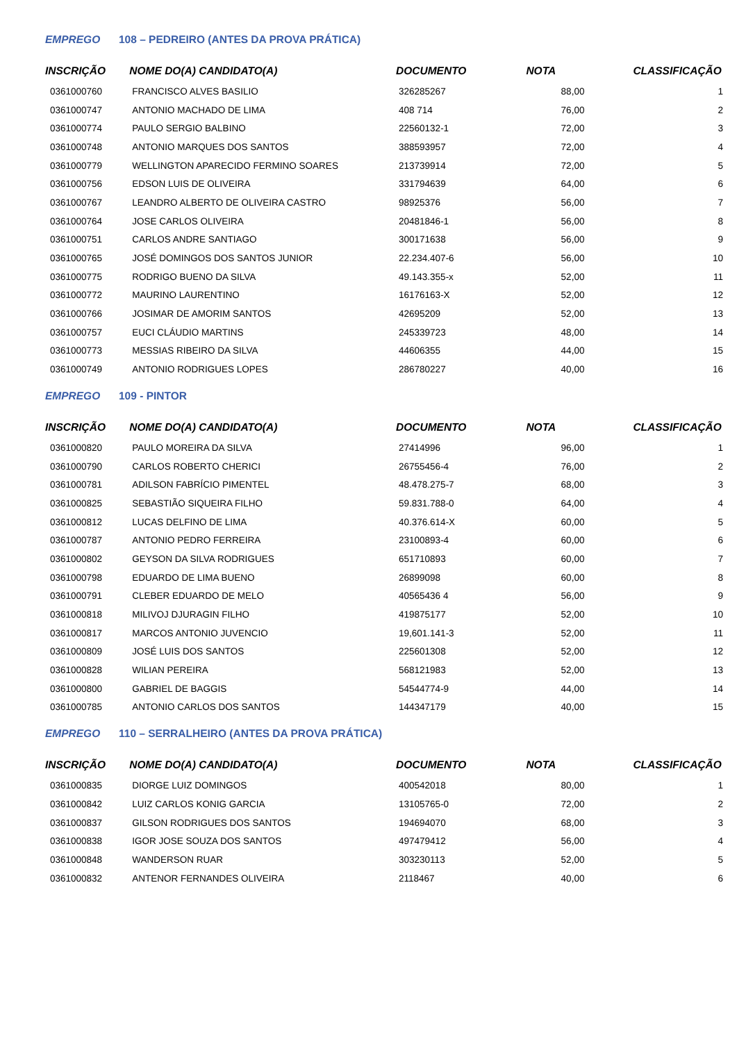EMPREGO 108 – PEDREIRO (ANTES DA PROVA PRÁTICA)
| INSCRIÇÃO | NOME DO(A) CANDIDATO(A) | DOCUMENTO | NOTA | CLASSIFICAÇÃO |
| --- | --- | --- | --- | --- |
| 0361000760 | FRANCISCO ALVES BASILIO | 326285267 | 88,00 | 1 |
| 0361000747 | ANTONIO MACHADO DE LIMA | 408 714 | 76,00 | 2 |
| 0361000774 | PAULO SERGIO BALBINO | 22560132-1 | 72,00 | 3 |
| 0361000748 | ANTONIO MARQUES DOS SANTOS | 388593957 | 72,00 | 4 |
| 0361000779 | WELLINGTON APARECIDO FERMINO SOARES | 213739914 | 72,00 | 5 |
| 0361000756 | EDSON LUIS DE OLIVEIRA | 331794639 | 64,00 | 6 |
| 0361000767 | LEANDRO ALBERTO DE OLIVEIRA CASTRO | 98925376 | 56,00 | 7 |
| 0361000764 | JOSE CARLOS OLIVEIRA | 20481846-1 | 56,00 | 8 |
| 0361000751 | CARLOS ANDRE SANTIAGO | 300171638 | 56,00 | 9 |
| 0361000765 | JOSÉ DOMINGOS DOS SANTOS JUNIOR | 22.234.407-6 | 56,00 | 10 |
| 0361000775 | RODRIGO BUENO DA SILVA | 49.143.355-x | 52,00 | 11 |
| 0361000772 | MAURINO LAURENTINO | 16176163-X | 52,00 | 12 |
| 0361000766 | JOSIMAR DE AMORIM SANTOS | 42695209 | 52,00 | 13 |
| 0361000757 | EUCI CLÁUDIO MARTINS | 245339723 | 48,00 | 14 |
| 0361000773 | MESSIAS RIBEIRO DA SILVA | 44606355 | 44,00 | 15 |
| 0361000749 | ANTONIO RODRIGUES LOPES | 286780227 | 40,00 | 16 |
EMPREGO 109 - PINTOR
| INSCRIÇÃO | NOME DO(A) CANDIDATO(A) | DOCUMENTO | NOTA | CLASSIFICAÇÃO |
| --- | --- | --- | --- | --- |
| 0361000820 | PAULO MOREIRA DA SILVA | 27414996 | 96,00 | 1 |
| 0361000790 | CARLOS ROBERTO CHERICI | 26755456-4 | 76,00 | 2 |
| 0361000781 | ADILSON FABRÍCIO PIMENTEL | 48.478.275-7 | 68,00 | 3 |
| 0361000825 | SEBASTIÃO SIQUEIRA FILHO | 59.831.788-0 | 64,00 | 4 |
| 0361000812 | LUCAS DELFINO DE LIMA | 40.376.614-X | 60,00 | 5 |
| 0361000787 | ANTONIO PEDRO FERREIRA | 23100893-4 | 60,00 | 6 |
| 0361000802 | GEYSON DA SILVA RODRIGUES | 651710893 | 60,00 | 7 |
| 0361000798 | EDUARDO DE LIMA BUENO | 26899098 | 60,00 | 8 |
| 0361000791 | CLEBER EDUARDO DE MELO | 40565436 4 | 56,00 | 9 |
| 0361000818 | MILIVOJ DJURAGIN FILHO | 419875177 | 52,00 | 10 |
| 0361000817 | MARCOS ANTONIO JUVENCIO | 19,601.141-3 | 52,00 | 11 |
| 0361000809 | JOSÉ LUIS DOS SANTOS | 225601308 | 52,00 | 12 |
| 0361000828 | WILIAN PEREIRA | 568121983 | 52,00 | 13 |
| 0361000800 | GABRIEL DE BAGGIS | 54544774-9 | 44,00 | 14 |
| 0361000785 | ANTONIO CARLOS DOS SANTOS | 144347179 | 40,00 | 15 |
EMPREGO 110 – SERRALHEIRO (ANTES DA PROVA PRÁTICA)
| INSCRIÇÃO | NOME DO(A) CANDIDATO(A) | DOCUMENTO | NOTA | CLASSIFICAÇÃO |
| --- | --- | --- | --- | --- |
| 0361000835 | DIORGE LUIZ DOMINGOS | 400542018 | 80,00 | 1 |
| 0361000842 | LUIZ CARLOS KONIG GARCIA | 13105765-0 | 72,00 | 2 |
| 0361000837 | GILSON RODRIGUES DOS SANTOS | 194694070 | 68,00 | 3 |
| 0361000838 | IGOR JOSE SOUZA DOS SANTOS | 497479412 | 56,00 | 4 |
| 0361000848 | WANDERSON RUAR | 303230113 | 52,00 | 5 |
| 0361000832 | ANTENOR FERNANDES OLIVEIRA | 2118467 | 40,00 | 6 |